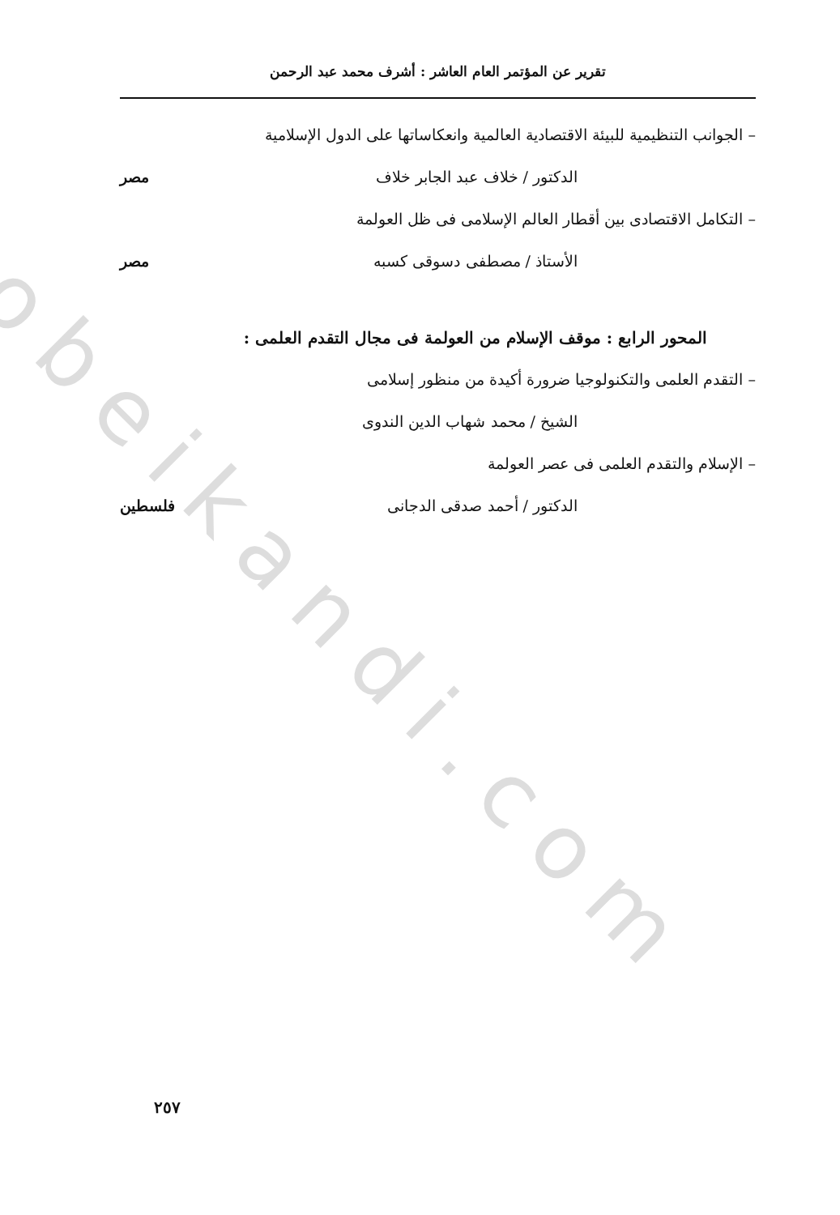obeikandi.com
تقرير عن المؤتمر العام العاشر : أشرف محمد عبد الرحمن
– الجوانب التنظيمية للبيئة الاقتصادية العالمية وانعكاساتها على الدول الإسلامية
الدكتور / خلاف عبد الجابر خلاف مصر
– التكامل الاقتصادى بين أقطار العالم الإسلامى فى ظل العولمة
الأستاذ / مصطفى دسوقى كسبه مصر
المحور الرابع : موقف الإسلام من العولمة فى مجال التقدم العلمى :
– التقدم العلمى والتكنولوجيا ضرورة أكيدة من منظور إسلامى
الشيخ / محمد شهاب الدين الندوى
– الإسلام والتقدم العلمى فى عصر العولمة
الدكتور / أحمد صدقى الدجانى فلسطين
٢٥٧